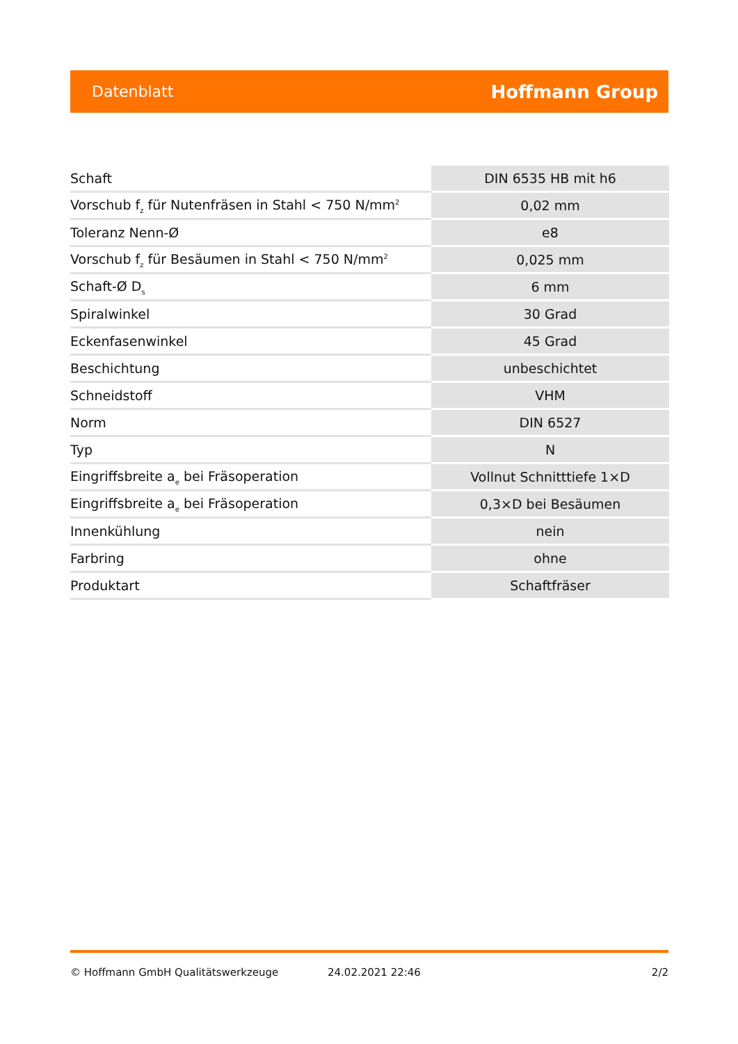Datenblatt Hoffmann Group
| Schaft | DIN 6535 HB mit h6 |
| Vorschub f<sub>z</sub> für Nutenfräsen in Stahl < 750 N/mm<sup>2</sup> | 0,02 mm |
| Toleranz Nenn-Ø | e8 |
| Vorschub f<sub>z</sub> für Besäumen in Stahl < 750 N/mm<sup>2</sup> | 0,025 mm |
| Schaft-Ø D<sub>s</sub> | 6 mm |
| Spiralwinkel | 30 Grad |
| Eckenfasenwinkel | 45 Grad |
| Beschichtung | unbeschichtet |
| Schneidstoff | VHM |
| Norm | DIN 6527 |
| Typ | N |
| Eingriffsbreite a<sub>e</sub> bei Fräsoperation | Vollnut Schnitttiefe 1×D |
| Eingriffsbreite a<sub>e</sub> bei Fräsoperation | 0,3×D bei Besäumen |
| Innenkühlung | nein |
| Farbring | ohne |
| Produktart | Schaftfräser |
© Hoffmann GmbH Qualitätswerkzeuge 24.02.2021 22:46 2/2